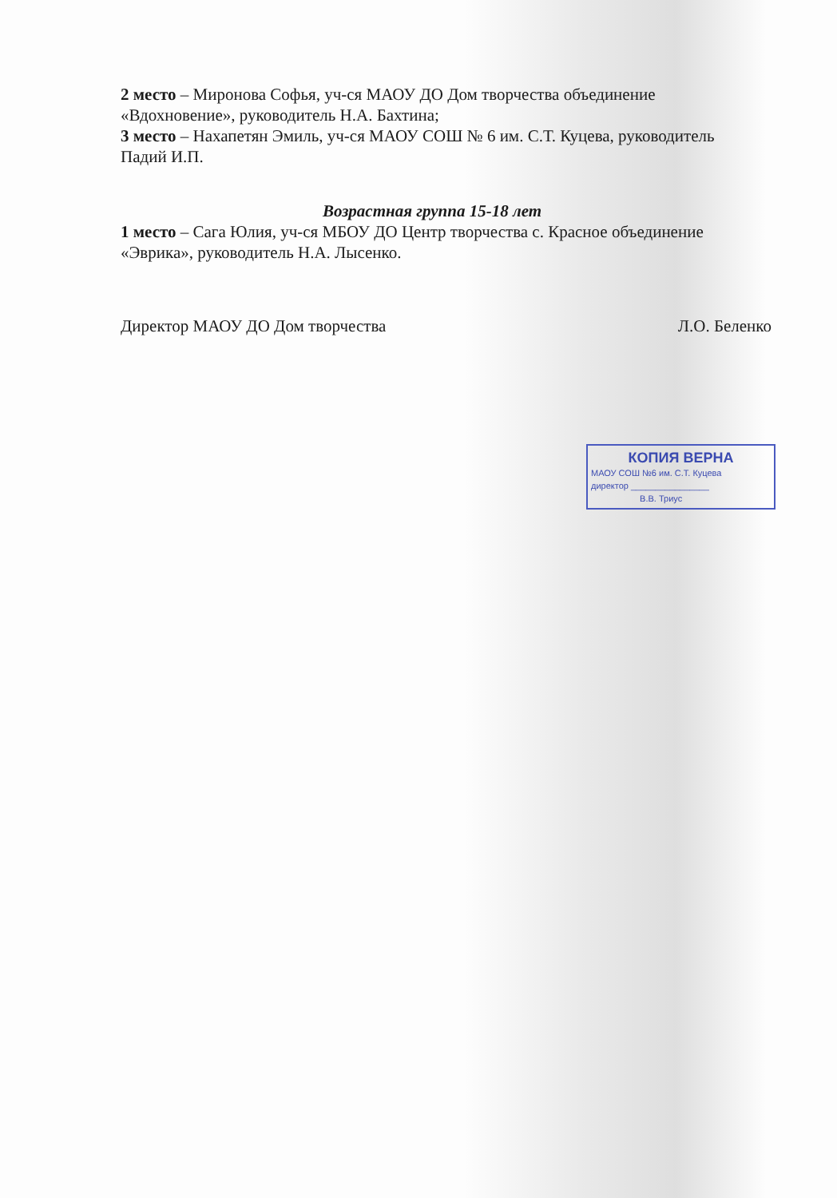2 место – Миронова Софья, уч-ся МАОУ ДО Дом творчества объединение «Вдохновение», руководитель Н.А. Бахтина;
3 место – Нахапетян Эмиль, уч-ся МАОУ СОШ № 6 им. С.Т. Куцева, руководитель Падий И.П.
Возрастная группа 15-18 лет
1 место – Сага Юлия, уч-ся МБОУ ДО Центр творчества с. Красное объединение «Эврика», руководитель Н.А. Лысенко.
Директор МАОУ ДО Дом творчества Л.О. Беленко
КОПИЯ ВЕРНА
МАОУ СОШ №6 им. С.Т. Куцева
директор ________________
В.В. Триус